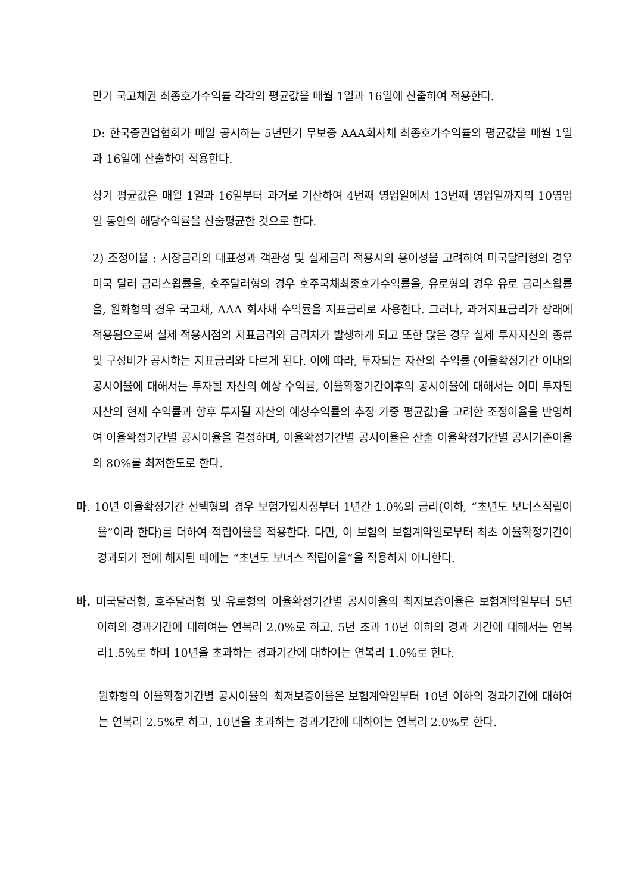만기 국고채권 최종호가수익률 각각의 평균값을 매월 1일과 16일에 산출하여 적용한다.
D: 한국증권업협회가 매일 공시하는 5년만기 무보증 AAA회사채 최종호가수익률의 평균값을 매월 1일과 16일에 산출하여 적용한다.
상기 평균값은 매월 1일과 16일부터 과거로 기산하여 4번째 영업일에서 13번째 영업일까지의 10영업일 동안의 해당수익률을 산술평균한 것으로 한다.
2) 조정이율 : 시장금리의 대표성과 객관성 및 실제금리 적용시의 용이성을 고려하여 미국달러형의 경우 미국 달러 금리스왑률을, 호주달러형의 경우 호주국채최종호가수익률을, 유로형의 경우 유로 금리스왑률을, 원화형의 경우 국고채, AAA 회사채 수익률을 지표금리로 사용한다. 그러나, 과거지표금리가 장래에 적용됨으로써 실제 적용시점의 지표금리와 금리차가 발생하게 되고 또한 많은 경우 실제 투자자산의 종류 및 구성비가 공시하는 지표금리와 다르게 된다. 이에 따라, 투자되는 자산의 수익률 (이율확정기간 이내의 공시이율에 대해서는 투자될 자산의 예상 수익률, 이율확정기간이후의 공시이율에 대해서는 이미 투자된 자산의 현재 수익률과 향후 투자될 자산의 예상수익률의 추정 가중 평균값)을 고려한 조정이율을 반영하여 이율확정기간별 공시이율을 결정하며, 이율확정기간별 공시이율은 산출 이율확정기간별 공시기준이율의 80%를 최저한도로 한다.
마. 10년 이율확정기간 선택형의 경우 보험가입시점부터 1년간 1.0%의 금리(이하, “초년도 보너스적립이율”이라 한다)를 더하여 적립이율을 적용한다. 다만, 이 보험의 보험계약일로부터 최초 이율확정기간이 경과되기 전에 해지된 때에는 “초년도 보너스 적립이율”을 적용하지 아니한다.
바. 미국달러형, 호주달러형 및 유로형의 이율확정기간별 공시이율의 최저보증이율은 보험계약일부터 5년 이하의 경과기간에 대하여는 연복리 2.0%로 하고, 5년 초과 10년 이하의 경과 기간에 대해서는 연복리1.5%로 하며 10년을 초과하는 경과기간에 대하여는 연복리 1.0%로 한다.
원화형의 이율확정기간별 공시이율의 최저보증이율은 보험계약일부터 10년 이하의 경과기간에 대하여는 연복리 2.5%로 하고, 10년을 초과하는 경과기간에 대하여는 연복리 2.0%로 한다.